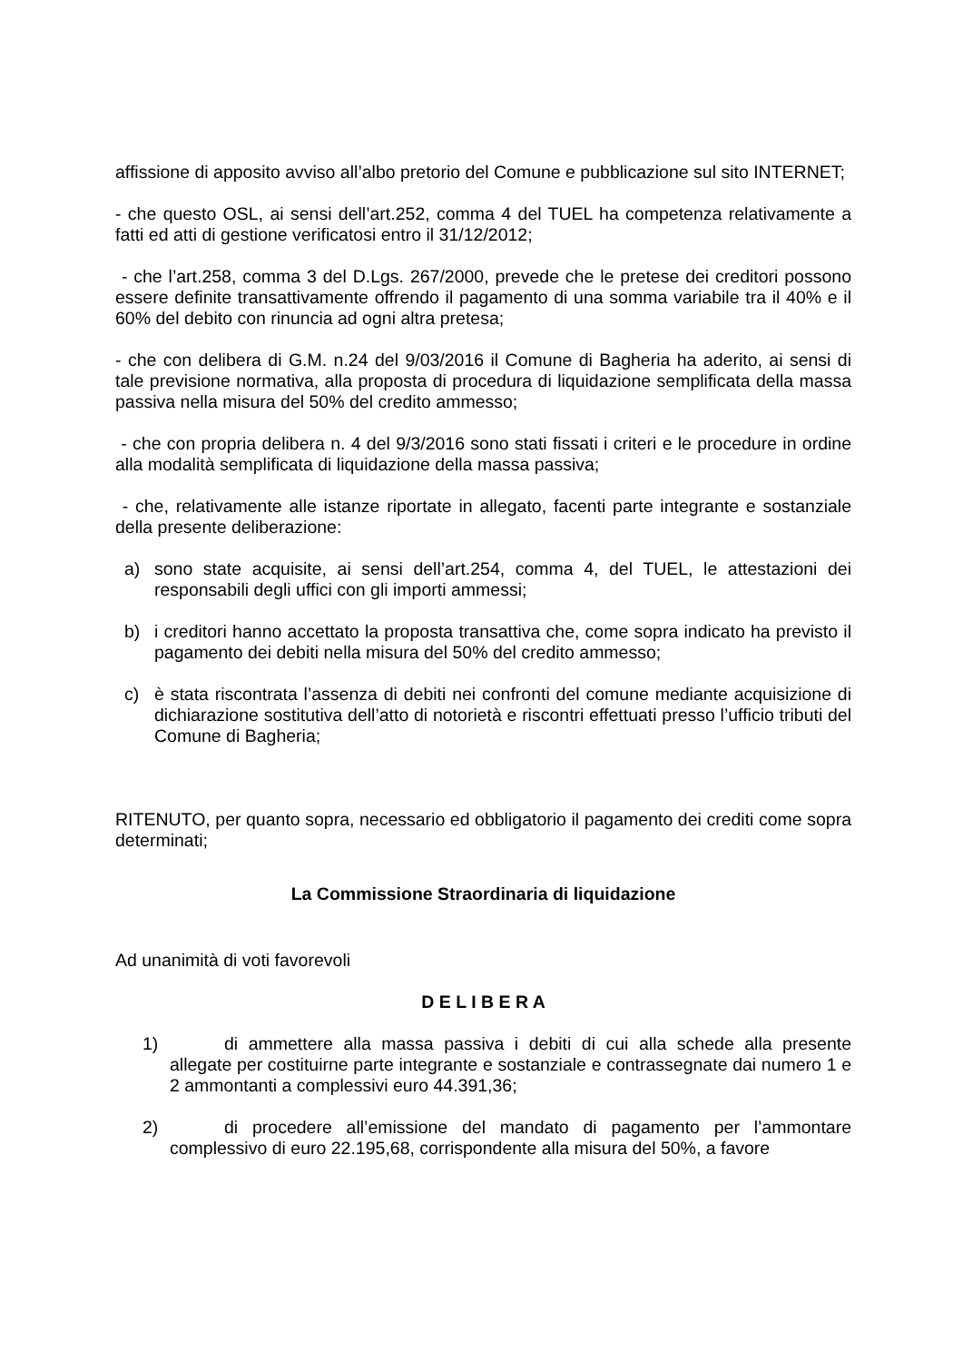affissione di apposito avviso all’albo pretorio del Comune e pubblicazione sul sito INTERNET;
- che questo OSL, ai sensi dell’art.252, comma 4 del TUEL ha competenza relativamente a fatti ed atti di gestione verificatosi entro il 31/12/2012;
- che l’art.258, comma 3 del D.Lgs. 267/2000, prevede che le pretese dei creditori possono essere definite transattivamente offrendo il pagamento di una somma variabile tra il 40% e il 60% del debito con rinuncia ad ogni altra pretesa;
- che con delibera di G.M. n.24 del 9/03/2016 il Comune di Bagheria ha aderito, ai sensi di tale previsione normativa, alla proposta di procedura di liquidazione semplificata della massa passiva nella misura del 50% del credito ammesso;
- che con propria delibera n. 4 del 9/3/2016 sono stati fissati i criteri e le procedure in ordine alla modalità semplificata di liquidazione della massa passiva;
- che, relativamente alle istanze riportate in allegato, facenti parte integrante e sostanziale della presente deliberazione:
a) sono state acquisite, ai sensi dell’art.254, comma 4, del TUEL, le attestazioni dei responsabili degli uffici con gli importi ammessi;
b) i creditori hanno accettato la proposta transattiva che, come sopra indicato ha previsto il pagamento dei debiti nella misura del 50% del credito ammesso;
c) è stata riscontrata l’assenza di debiti nei confronti del comune mediante acquisizione di dichiarazione sostitutiva dell’atto di notorietà e riscontri effettuati presso l’ufficio tributi del Comune di Bagheria;
RITENUTO, per quanto sopra, necessario ed obbligatorio il pagamento dei crediti come sopra determinati;
La Commissione Straordinaria di liquidazione
Ad unanimità di voti favorevoli
D E L I B E R A
1) di ammettere alla massa passiva i debiti di cui alla schede alla presente allegate per costituirne parte integrante e sostanziale e contrassegnate dai numero 1 e 2 ammontanti a complessivi euro 44.391,36;
2) di procedere all’emissione del mandato di pagamento per l’ammontare complessivo di euro 22.195,68, corrispondente alla misura del 50%, a favore